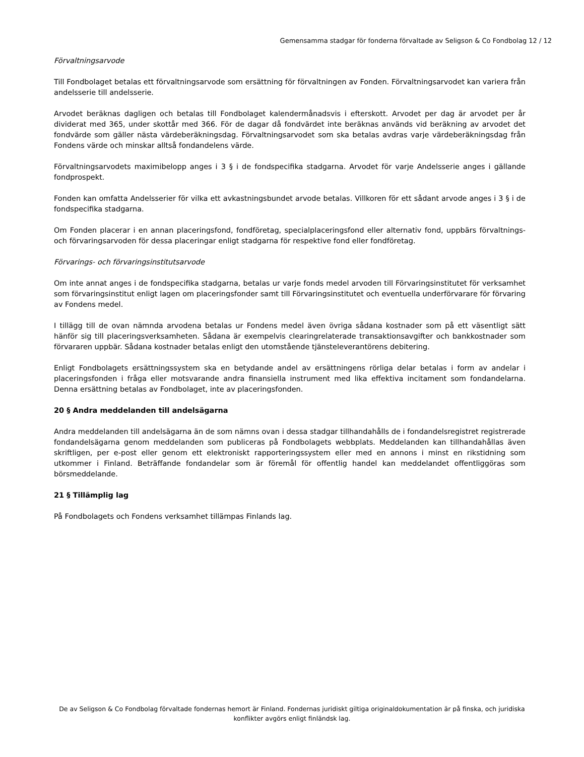Gemensamma stadgar för fonderna förvaltade av Seligson & Co Fondbolag 12 / 12
Förvaltningsarvode
Till Fondbolaget betalas ett förvaltningsarvode som ersättning för förvaltningen av Fonden. Förvaltningsarvodet kan variera från andelsserie till andelsserie.
Arvodet beräknas dagligen och betalas till Fondbolaget kalendermånadsvis i efterskott. Arvodet per dag är arvodet per år dividerat med 365, under skottår med 366. För de dagar då fondvärdet inte beräknas används vid beräkning av arvodet det fondvärde som gäller nästa värdeberäkningsdag. Förvaltningsarvodet som ska betalas avdras varje värdeberäkningsdag från Fondens värde och minskar alltså fondandelens värde.
Förvaltningsarvodets maximibelopp anges i 3 § i de fondspecifika stadgarna. Arvodet för varje Andelsserie anges i gällande fondprospekt.
Fonden kan omfatta Andelsserier för vilka ett avkastningsbundet arvode betalas. Villkoren för ett sådant arvode anges i 3 § i de fondspecifika stadgarna.
Om Fonden placerar i en annan placeringsfond, fondföretag, specialplaceringsfond eller alternativ fond, uppbärs förvaltnings- och förvaringsarvoden för dessa placeringar enligt stadgarna för respektive fond eller fondföretag.
Förvarings- och förvaringsinstitutsarvode
Om inte annat anges i de fondspecifika stadgarna, betalas ur varje fonds medel arvoden till Förvaringsinstitutet för verksamhet som förvaringsinstitut enligt lagen om placeringsfonder samt till Förvaringsinstitutet och eventuella underförvarare för förvaring av Fondens medel.
I tillägg till de ovan nämnda arvodena betalas ur Fondens medel även övriga sådana kostnader som på ett väsentligt sätt hänför sig till placeringsverksamheten. Sådana är exempelvis clearingrelaterade transaktionsavgifter och bankkostnader som förvararen uppbär. Sådana kostnader betalas enligt den utomstående tjänsteleverantörens debitering.
Enligt Fondbolagets ersättningssystem ska en betydande andel av ersättningens rörliga delar betalas i form av andelar i placeringsfonden i fråga eller motsvarande andra finansiella instrument med lika effektiva incitament som fondandelarna. Denna ersättning betalas av Fondbolaget, inte av placeringsfonden.
20 § Andra meddelanden till andelsägarna
Andra meddelanden till andelsägarna än de som nämns ovan i dessa stadgar tillhandahålls de i fondandelsregistret registrerade fondandelsägarna genom meddelanden som publiceras på Fondbolagets webbplats. Meddelanden kan tillhandahållas även skriftligen, per e-post eller genom ett elektroniskt rapporteringssystem eller med en annons i minst en rikstidning som utkommer i Finland. Beträffande fondandelar som är föremål för offentlig handel kan meddelandet offentliggöras som börsmeddelande.
21 § Tillämplig lag
På Fondbolagets och Fondens verksamhet tillämpas Finlands lag.
De av Seligson & Co Fondbolag förvaltade fondernas hemort är Finland. Fondernas juridiskt giltiga originaldokumentation är på finska, och juridiska konflikter avgörs enligt finländsk lag.